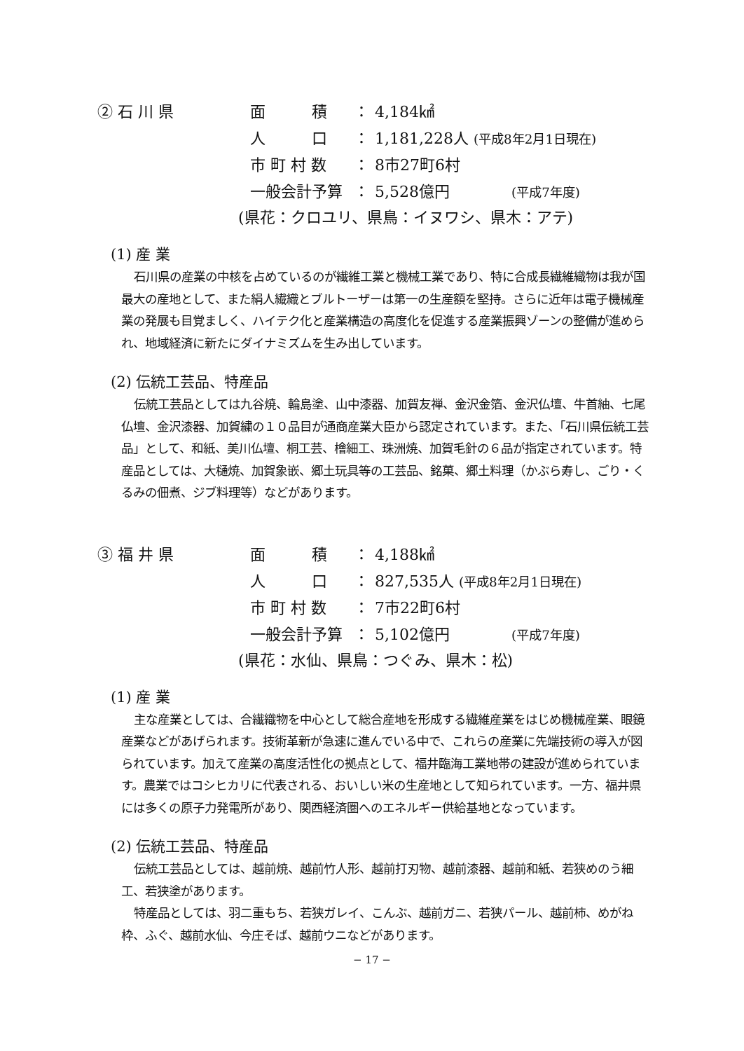| ② 石 川 県 | 面 積 | ： | 4,184㎢ |
| | 人 口 | ： | 1,181,228人 (平成8年2月1日現在) |
| | 市 町 村 数 | ： | 8市27町6村 |
| | 一般会計予算 | ： | 5,528億円 (平成7年度) |
(県花：クロユリ、県鳥：イヌワシ、県木：アテ)
(1) 産 業
石川県の産業の中核を占めているのが繊維工業と機械工業であり、特に合成長繊維織物は我が国最大の産地として、また絹人繊織とブルトーザーは第一の生産額を堅持。さらに近年は電子機械産業の発展も目覚ましく、ハイテク化と産業構造の高度化を促進する産業振興ゾーンの整備が進められ、地域経済に新たにダイナミズムを生み出しています。
(2) 伝統工芸品、特産品
伝統工芸品としては九谷焼、輪島塗、山中漆器、加賀友禅、金沢金箔、金沢仏壇、牛首紬、七尾仏壇、金沢漆器、加賀繍の１０品目が通商産業大臣から認定されています。また、「石川県伝統工芸品」として、和紙、美川仏壇、桐工芸、檜細工、珠洲焼、加賀毛針の６品が指定されています。特産品としては、大樋焼、加賀象嵌、郷土玩具等の工芸品、銘菓、郷土料理（かぶら寿し、ごり・くるみの佃煮、ジブ料理等）などがあります。
| ③ 福 井 県 | 面 積 | ： | 4,188㎢ |
| | 人 口 | ： | 827,535人 (平成8年2月1日現在) |
| | 市 町 村 数 | ： | 7市22町6村 |
| | 一般会計予算 | ： | 5,102億円 (平成7年度) |
(県花：水仙、県鳥：つぐみ、県木：松)
(1) 産 業
主な産業としては、合繊織物を中心として総合産地を形成する繊維産業をはじめ機械産業、眼鏡産業などがあげられます。技術革新が急速に進んでいる中で、これらの産業に先端技術の導入が図られています。加えて産業の高度活性化の拠点として、福井臨海工業地帯の建設が進められています。農業ではコシヒカリに代表される、おいしい米の生産地として知られています。一方、福井県には多くの原子力発電所があり、関西経済圏へのエネルギー供給基地となっています。
(2) 伝統工芸品、特産品
伝統工芸品としては、越前焼、越前竹人形、越前打刃物、越前漆器、越前和紙、若狭めのう細工、若狭塗があります。
特産品としては、羽二重もち、若狭ガレイ、こんぶ、越前ガニ、若狭パール、越前柿、めがね枠、ふぐ、越前水仙、今庄そば、越前ウニなどがあります。
− 17 −